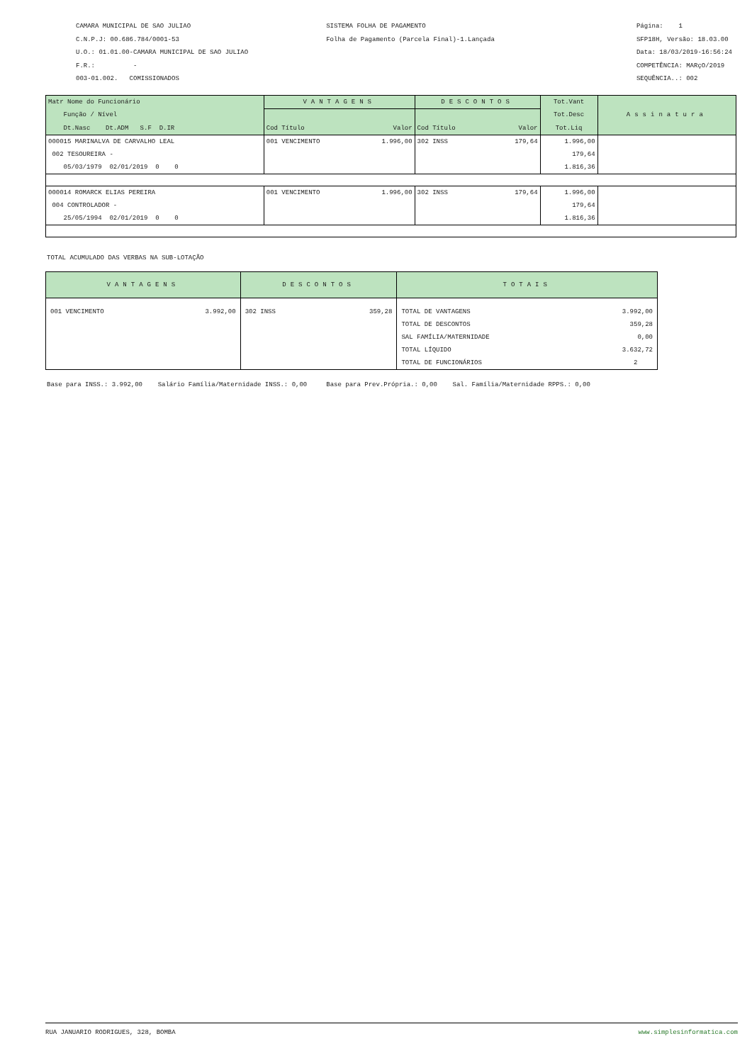CAMARA MUNICIPAL DE SAO JULIAO
C.N.P.J: 00.686.784/0001-53
U.O.: 01.01.00-CAMARA MUNICIPAL DE SAO JULIAO
F.R.: -
003-01.002. COMISSIONADOS
SISTEMA FOLHA DE PAGAMENTO
Folha de Pagamento (Parcela Final)-1.Lançada
Página: 1
SFP18H, Versão: 18.03.00
Data: 18/03/2019-16:56:24
COMPETÊNCIA: MARçO/2019
SEQUÊNCIA..: 002
| Matr Nome do Funcionário | VANTAGENS | | DESCONTOS | | Tot.Vant | Assinatura |
| --- | --- | --- | --- | --- | --- | --- |
| Função / Nível | | | | | Tot.Desc | |
| Dt.Nasc Dt.ADM S.F D.IR | Cod Título | Valor | Cod Título | Valor | Tot.Liq | |
| 000015 MARINALVA DE CARVALHO LEAL | 001 VENCIMENTO | 1.996,00 | 302 INSS | 179,64 | 1.996,00 | |
| 002 TESOUREIRA - | | | | | 179,64 | |
| 05/03/1979 02/01/2019 0 0 | | | | | 1.816,36 | |
| 000014 ROMARCK ELIAS PEREIRA | 001 VENCIMENTO | 1.996,00 | 302 INSS | 179,64 | 1.996,00 | |
| 004 CONTROLADOR - | | | | | 179,64 | |
| 25/05/1994 02/01/2019 0 0 | | | | | 1.816,36 | |
TOTAL ACUMULADO DAS VERBAS NA SUB-LOTAÇÃO
| VANTAGENS | | DESCONTOS | | TOTAIS | |
| 001 VENCIMENTO | 3.992,00 | 302 INSS | 359,28 | TOTAL DE VANTAGENS | 3.992,00 |
| | | | | TOTAL DE DESCONTOS | 359,28 |
| | | | | SAL FAMÍLIA/MATERNIDADE | 0,00 |
| | | | | TOTAL LÍQUIDO | 3.632,72 |
| | | | | TOTAL DE FUNCIONÁRIOS | 2 |
Base para INSS.: 3.992,00 Salário Família/Maternidade INSS.: 0,00 Base para Prev.Própria.: 0,00 Sal. Família/Maternidade RPPS.: 0,00
RUA JANUARIO RODRIGUES, 328, BOMBA www.simplesinformatica.com